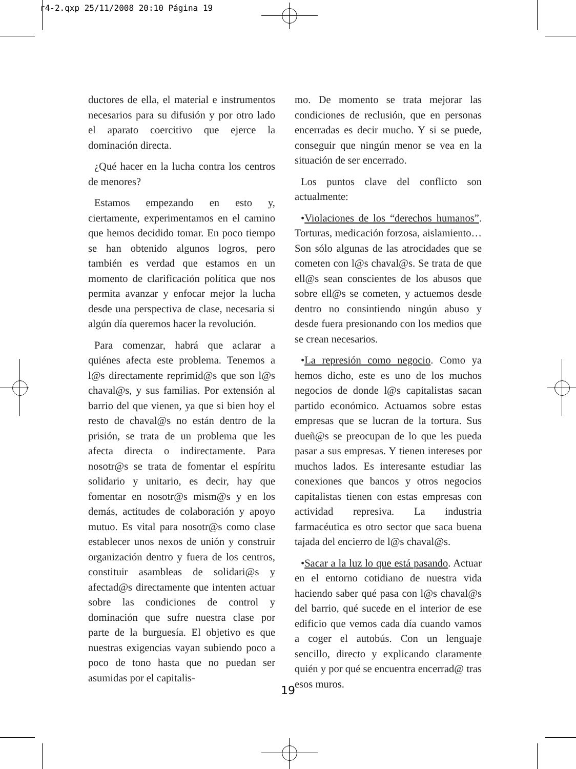r4-2.qxp 25/11/2008 20:10 Página 19
ductores de ella, el material e instrumentos necesarios para su difusión y por otro lado el aparato coercitivo que ejerce la dominación directa.
¿Qué hacer en la lucha contra los centros de menores?
Estamos empezando en esto y, ciertamente, experimentamos en el camino que hemos decidido tomar. En poco tiempo se han obtenido algunos logros, pero también es verdad que estamos en un momento de clarificación política que nos permita avanzar y enfocar mejor la lucha desde una perspectiva de clase, necesaria si algún día queremos hacer la revolución.
Para comenzar, habrá que aclarar a quiénes afecta este problema. Tenemos a l@s directamente reprimid@s que son l@s chaval@s, y sus familias. Por extensión al barrio del que vienen, ya que si bien hoy el resto de chaval@s no están dentro de la prisión, se trata de un problema que les afecta directa o indirectamente. Para nosotr@s se trata de fomentar el espíritu solidario y unitario, es decir, hay que fomentar en nosotr@s mism@s y en los demás, actitudes de colaboración y apoyo mutuo. Es vital para nosotr@s como clase establecer unos nexos de unión y construir organización dentro y fuera de los centros, constituir asambleas de solidari@s y afectad@s directamente que intenten actuar sobre las condiciones de control y dominación que sufre nuestra clase por parte de la burguesía. El objetivo es que nuestras exigencias vayan subiendo poco a poco de tono hasta que no puedan ser asumidas por el capitalis-
mo. De momento se trata mejorar las condiciones de reclusión, que en personas encerradas es decir mucho. Y si se puede, conseguir que ningún menor se vea en la situación de ser encerrado.
Los puntos clave del conflicto son actualmente:
•Violaciones de los “derechos humanos”. Torturas, medicación forzosa, aislamiento… Son sólo algunas de las atrocidades que se cometen con l@s chaval@s. Se trata de que ell@s sean conscientes de los abusos que sobre ell@s se cometen, y actuemos desde dentro no consintiendo ningún abuso y desde fuera presionando con los medios que se crean necesarios.
•La represión como negocio. Como ya hemos dicho, este es uno de los muchos negocios de donde l@s capitalistas sacan partido económico. Actuamos sobre estas empresas que se lucran de la tortura. Sus dueñ@s se preocupan de lo que les pueda pasar a sus empresas. Y tienen intereses por muchos lados. Es interesante estudiar las conexiones que bancos y otros negocios capitalistas tienen con estas empresas con actividad represiva. La industria farmacéutica es otro sector que saca buena tajada del encierro de l@s chaval@s.
•Sacar a la luz lo que está pasando. Actuar en el entorno cotidiano de nuestra vida haciendo saber qué pasa con l@s chaval@s del barrio, qué sucede en el interior de ese edificio que vemos cada día cuando vamos a coger el autobús. Con un lenguaje sencillo, directo y explicando claramente quién y por qué se encuentra encerrad@ tras esos muros.
19